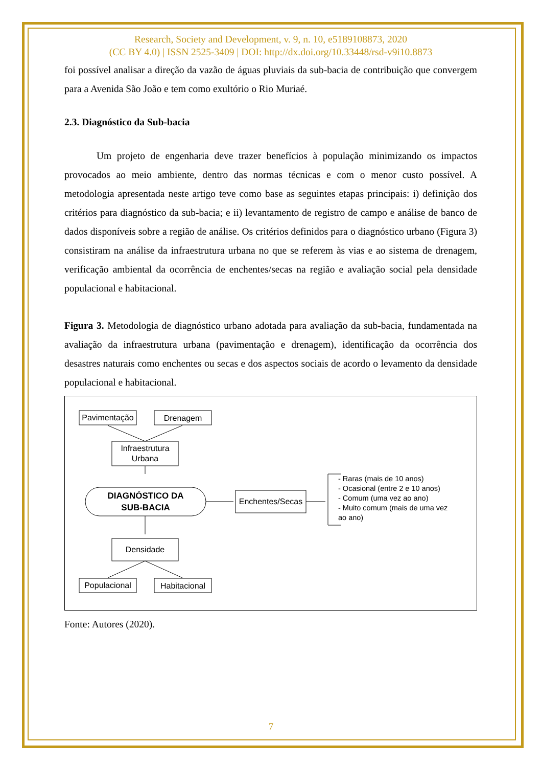Research, Society and Development, v. 9, n. 10, e5189108873, 2020
(CC BY 4.0) | ISSN 2525-3409 | DOI: http://dx.doi.org/10.33448/rsd-v9i10.8873
foi possível analisar a direção da vazão de águas pluviais da sub-bacia de contribuição que convergem para a Avenida São João e tem como exultório o Rio Muriaé.
2.3. Diagnóstico da Sub-bacia
Um projeto de engenharia deve trazer benefícios à população minimizando os impactos provocados ao meio ambiente, dentro das normas técnicas e com o menor custo possível. A metodologia apresentada neste artigo teve como base as seguintes etapas principais: i) definição dos critérios para diagnóstico da sub-bacia; e ii) levantamento de registro de campo e análise de banco de dados disponíveis sobre a região de análise. Os critérios definidos para o diagnóstico urbano (Figura 3) consistiram na análise da infraestrutura urbana no que se referem às vias e ao sistema de drenagem, verificação ambiental da ocorrência de enchentes/secas na região e avaliação social pela densidade populacional e habitacional.
Figura 3. Metodologia de diagnóstico urbano adotada para avaliação da sub-bacia, fundamentada na avaliação da infraestrutura urbana (pavimentação e drenagem), identificação da ocorrência dos desastres naturais como enchentes ou secas e dos aspectos sociais de acordo o levamento da densidade populacional e habitacional.
Pavimentação
Drenagem
Infraestrutura
Urbana
DIAGNÓSTICO DA
SUB-BACIA
Enchentes/Secas
Densidade
Populacional
Habitacional
- Raras (mais de 10 anos)
- Ocasional (entre 2 e 10 anos)
- Comum (uma vez ao ano)
- Muito comum (mais de uma vez
ao ano)
Fonte: Autores (2020).
7